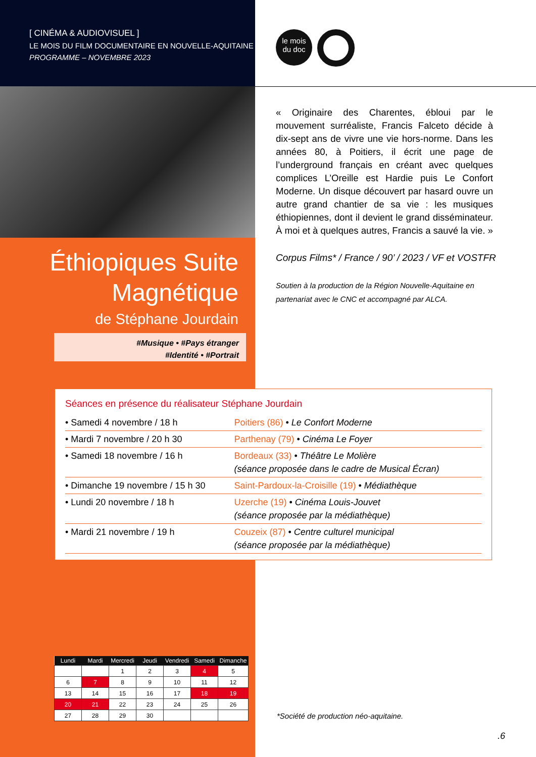[ CINÉMA & AUDIOVISUEL ]
LE MOIS DU FILM DOCUMENTAIRE EN NOUVELLE-AQUITAINE
PROGRAMME – NOVEMBRE 2023
le mois
du doc
« Originaire des Charentes, ébloui par le mouvement surréaliste, Francis Falceto décide à dix-sept ans de vivre une vie hors-norme. Dans les années 80, à Poitiers, il écrit une page de l’underground français en créant avec quelques complices L’Oreille est Hardie puis Le Confort Moderne. Un disque découvert par hasard ouvre un autre grand chantier de sa vie : les musiques éthiopiennes, dont il devient le grand disséminateur. À moi et à quelques autres, Francis a sauvé la vie. »
Corpus Films* / France / 90’ / 2023 / VF et VOSTFR
Soutien à la production de la Région Nouvelle-Aquitaine en partenariat avec le CNC et accompagné par ALCA.
Éthiopiques Suite
Magnétique
de Stéphane Jourdain
#Musique • #Pays étranger
#Identité • #Portrait
Séances en présence du réalisateur Stéphane Jourdain
| • Samedi 4 novembre / 18 h | Poitiers (86) • Le Confort Moderne |
| • Mardi 7 novembre / 20 h 30 | Parthenay (79) • Cinéma Le Foyer |
| • Samedi 18 novembre / 16 h | Bordeaux (33) • Théâtre Le Molière (séance proposée dans le cadre de Musical Écran) |
| • Dimanche 19 novembre / 15 h 30 | Saint-Pardoux-la-Croisille (19) • Médiathèque |
| • Lundi 20 novembre / 18 h | Uzerche (19) • Cinéma Louis-Jouvet (séance proposée par la médiathèque) |
| • Mardi 21 novembre / 19 h | Couzeix (87) • Centre culturel municipal (séance proposée par la médiathèque) |
| Lundi | Mardi | Mercredi | Jeudi | Vendredi | Samedi | Dimanche |
| --- | --- | --- | --- | --- | --- | --- |
| | | 1 | 2 | 3 | 4 | 5 |
| 6 | 7 | 8 | 9 | 10 | 11 | 12 |
| 13 | 14 | 15 | 16 | 17 | 18 | 19 |
| 20 | 21 | 22 | 23 | 24 | 25 | 26 |
| 27 | 28 | 29 | 30 | | | |
*Société de production néo-aquitaine.
.6